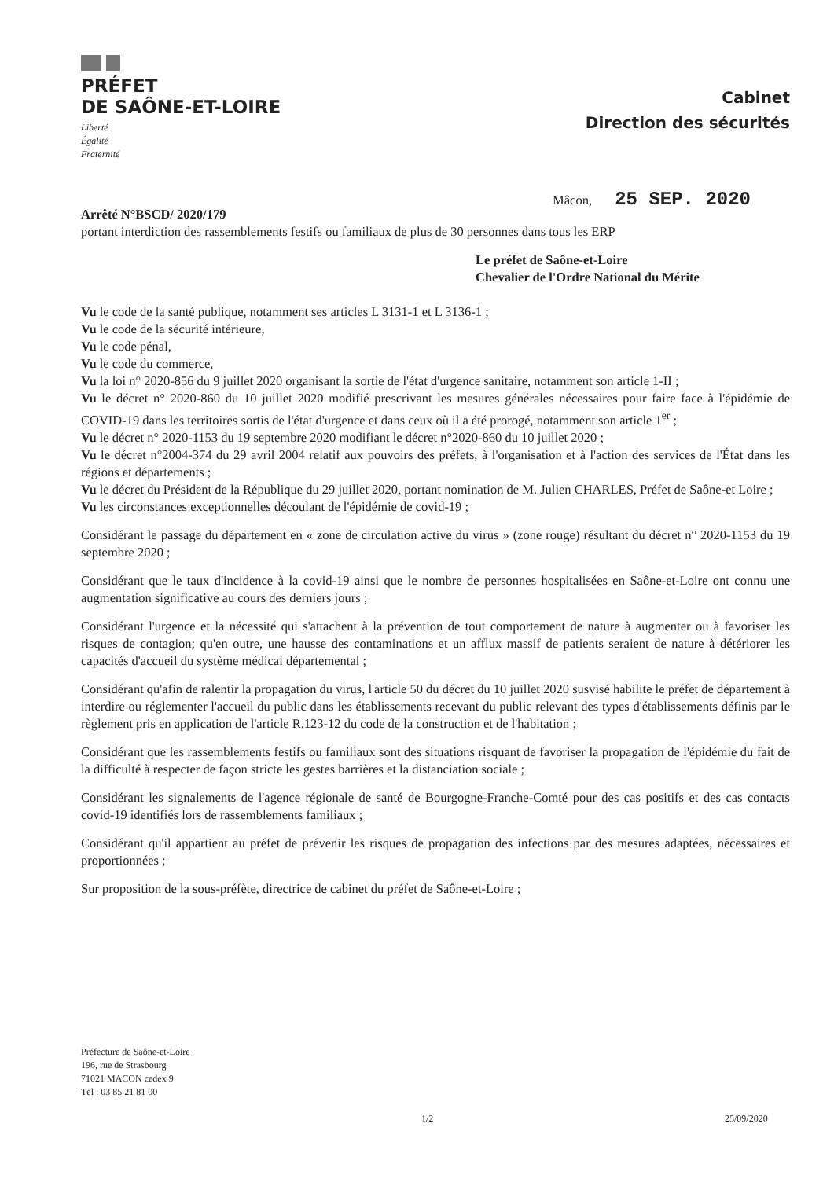PRÉFET
DE SAÔNE-ET-LOIRE
Liberté
Égalité
Fraternité
Cabinet
Direction des sécurités
Mâcon, 25 SEP. 2020
Arrêté N°BSCD/ 2020/179
portant interdiction des rassemblements festifs ou familiaux de plus de 30 personnes dans tous les ERP
Le préfet de Saône-et-Loire
Chevalier de l'Ordre National du Mérite
Vu le code de la santé publique, notamment ses articles L 3131-1 et L 3136-1 ;
Vu le code de la sécurité intérieure,
Vu le code pénal,
Vu le code du commerce,
Vu la loi n° 2020-856 du 9 juillet 2020 organisant la sortie de l'état d'urgence sanitaire, notamment son article 1-II ;
Vu le décret n° 2020-860 du 10 juillet 2020 modifié prescrivant les mesures générales nécessaires pour faire face à l'épidémie de COVID-19 dans les territoires sortis de l'état d'urgence et dans ceux où il a été prorogé, notamment son article 1<sup>er</sup> ;
Vu le décret n° 2020-1153 du 19 septembre 2020 modifiant le décret n°2020-860 du 10 juillet 2020 ;
Vu le décret n°2004-374 du 29 avril 2004 relatif aux pouvoirs des préfets, à l'organisation et à l'action des services de l'État dans les régions et départements ;
Vu le décret du Président de la République du 29 juillet 2020, portant nomination de M. Julien CHARLES, Préfet de Saône-et Loire ;
Vu les circonstances exceptionnelles découlant de l'épidémie de covid-19 ;
Considérant le passage du département en « zone de circulation active du virus » (zone rouge) résultant du décret n° 2020-1153 du 19 septembre 2020 ;
Considérant que le taux d'incidence à la covid-19 ainsi que le nombre de personnes hospitalisées en Saône-et-Loire ont connu une augmentation significative au cours des derniers jours ;
Considérant l'urgence et la nécessité qui s'attachent à la prévention de tout comportement de nature à augmenter ou à favoriser les risques de contagion; qu'en outre, une hausse des contaminations et un afflux massif de patients seraient de nature à détériorer les capacités d'accueil du système médical départemental ;
Considérant qu'afin de ralentir la propagation du virus, l'article 50 du décret du 10 juillet 2020 susvisé habilite le préfet de département à interdire ou réglementer l'accueil du public dans les établissements recevant du public relevant des types d'établissements définis par le règlement pris en application de l'article R.123-12 du code de la construction et de l'habitation ;
Considérant que les rassemblements festifs ou familiaux sont des situations risquant de favoriser la propagation de l'épidémie du fait de la difficulté à respecter de façon stricte les gestes barrières et la distanciation sociale ;
Considérant les signalements de l'agence régionale de santé de Bourgogne-Franche-Comté pour des cas positifs et des cas contacts covid-19 identifiés lors de rassemblements familiaux ;
Considérant qu'il appartient au préfet de prévenir les risques de propagation des infections par des mesures adaptées, nécessaires et proportionnées ;
Sur proposition de la sous-préfète, directrice de cabinet du préfet de Saône-et-Loire ;
Préfecture de Saône-et-Loire
196, rue de Strasbourg
71021 MACON cedex 9
Tél : 03 85 21 81 00
1/2 25/09/2020